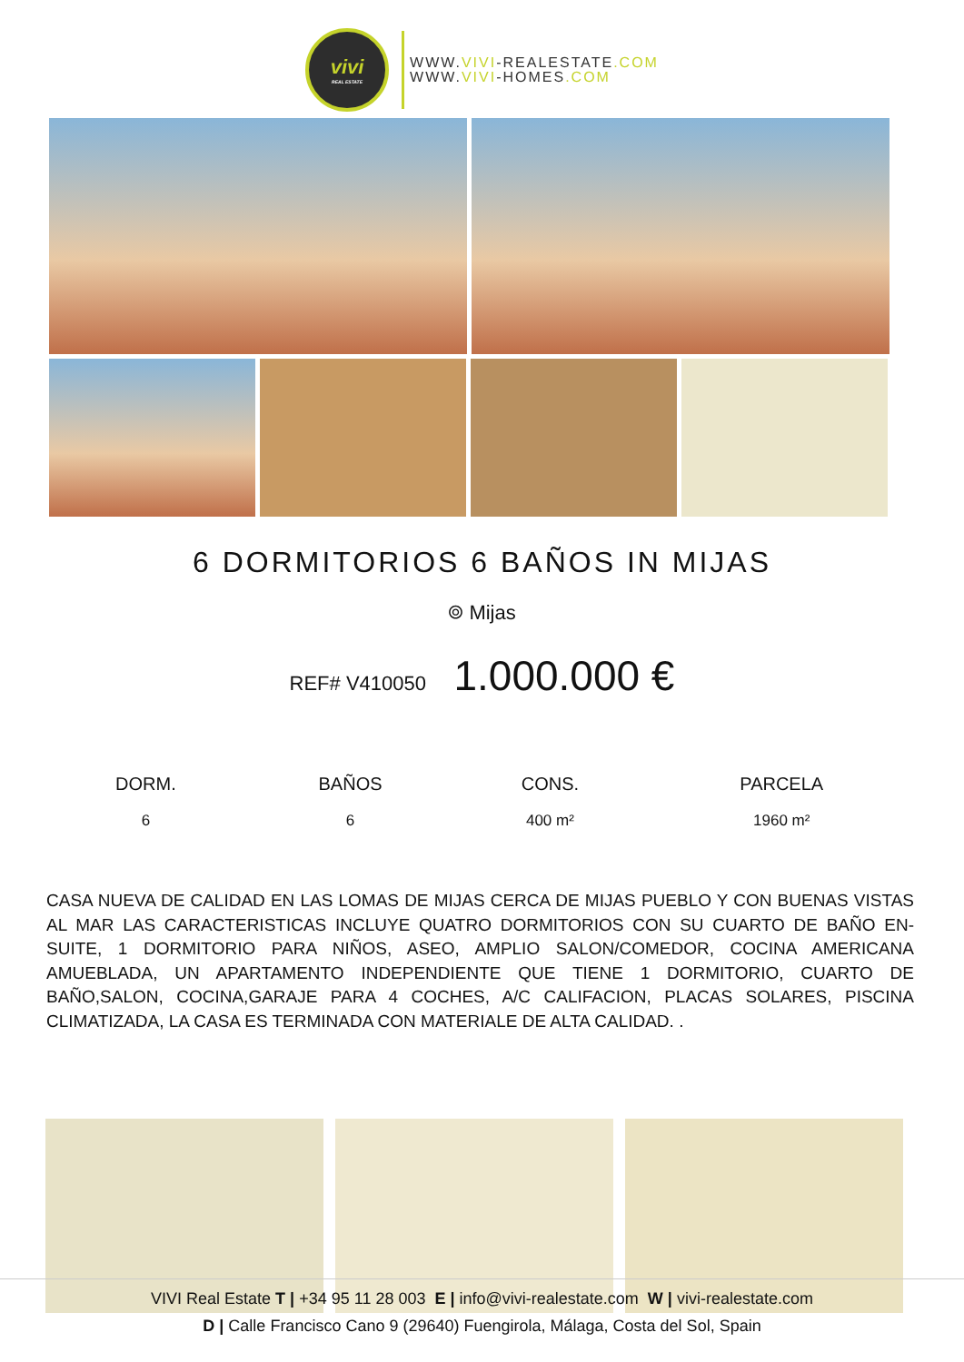vivi
REAL ESTATE
WWW.VIVI-REALESTATE.COM
WWW.VIVI-HOMES.COM
6 DORMITORIOS 6 BAÑOS IN MIJAS
⌾ Mijas
REF# V410050 1.000.000 €
| DORM. | BAÑOS | CONS. | PARCELA |
| --- | --- | --- | --- |
| 6 | 6 | 400 m² | 1960 m² |
CASA NUEVA DE CALIDAD EN LAS LOMAS DE MIJAS CERCA DE MIJAS PUEBLO Y CON BUENAS VISTAS AL MAR LAS CARACTERISTICAS INCLUYE QUATRO DORMITORIOS CON SU CUARTO DE BAÑO EN-SUITE, 1 DORMITORIO PARA NIÑOS, ASEO, AMPLIO SALON/COMEDOR, COCINA AMERICANA AMUEBLADA, UN APARTAMENTO INDEPENDIENTE QUE TIENE 1 DORMITORIO, CUARTO DE BAÑO,SALON, COCINA,GARAJE PARA 4 COCHES, A/C CALIFACION, PLACAS SOLARES, PISCINA CLIMATIZADA, LA CASA ES TERMINADA CON MATERIALE DE ALTA CALIDAD. .
VIVI Real Estate T | +34 95 11 28 003 E | info@vivi-realestate.com W | vivi-realestate.com
D | Calle Francisco Cano 9 (29640) Fuengirola, Málaga, Costa del Sol, Spain